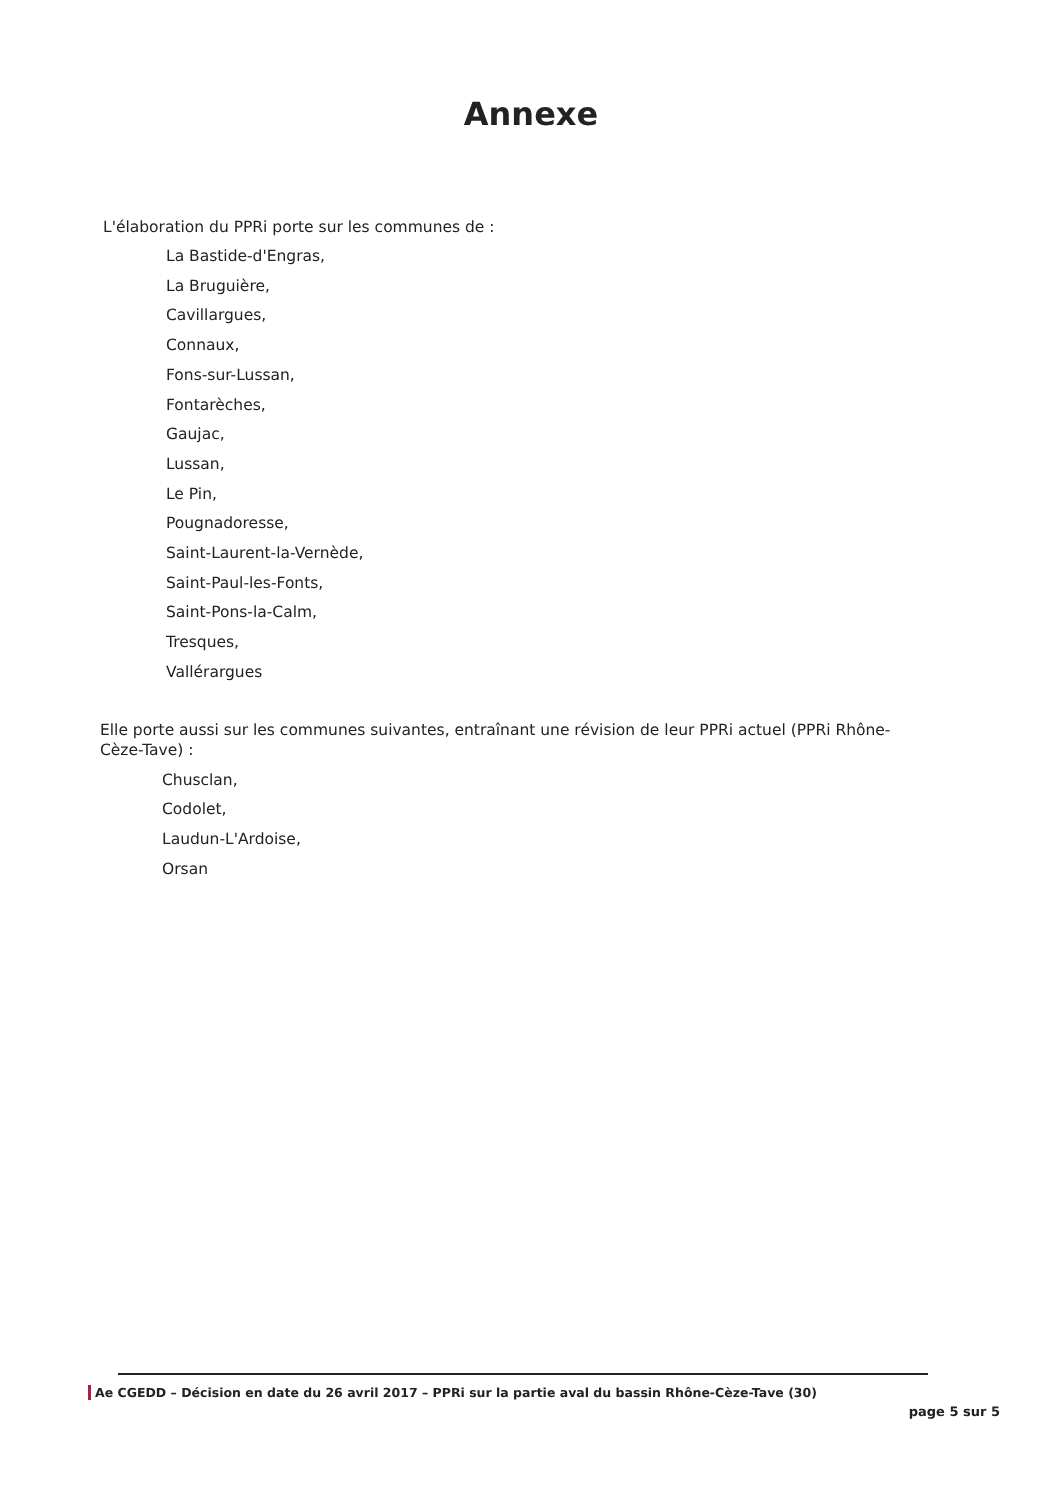Annexe
L'élaboration du PPRi porte sur les communes de :
La Bastide-d'Engras,
La Bruguière,
Cavillargues,
Connaux,
Fons-sur-Lussan,
Fontarèches,
Gaujac,
Lussan,
Le Pin,
Pougnadoresse,
Saint-Laurent-la-Vernède,
Saint-Paul-les-Fonts,
Saint-Pons-la-Calm,
Tresques,
Vallérargues
Elle porte aussi sur les communes suivantes, entraînant une révision de leur PPRi actuel (PPRi Rhône-Cèze-Tave) :
Chusclan,
Codolet,
Laudun-L'Ardoise,
Orsan
Ae CGEDD – Décision en date du 26 avril 2017 – PPRi sur la partie aval du bassin Rhône-Cèze-Tave (30)
page 5 sur 5